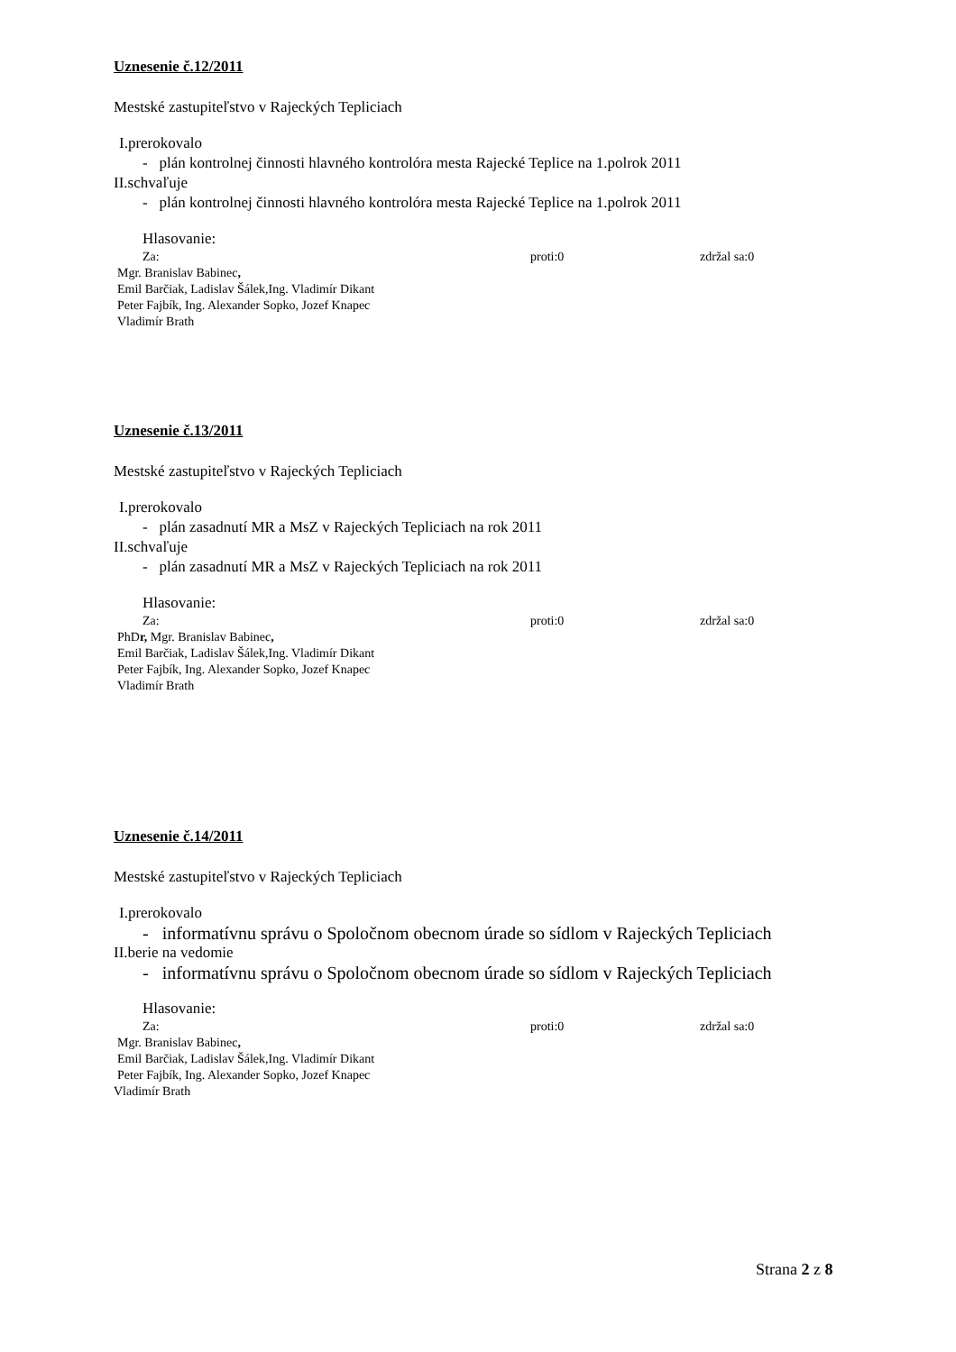Uznesenie č.12/2011
Mestské zastupiteľstvo v Rajeckých Tepliciach
I.prerokovalo
- plán kontrolnej činnosti hlavného kontrolóra mesta Rajecké Teplice na 1.polrok 2011
II.schvaľuje
- plán kontrolnej činnosti hlavného kontrolóra mesta Rajecké Teplice na 1.polrok 2011
Hlasovanie:
Za: proti:0 zdržal sa:0
Mgr. Branislav Babinec,
Emil Barčiak, Ladislav Šálek,Ing. Vladimír Dikant
Peter Fajbík, Ing. Alexander Sopko, Jozef Knapec
Vladimír Brath
Uznesenie č.13/2011
Mestské zastupiteľstvo v Rajeckých Tepliciach
I.prerokovalo
- plán zasadnutí MR a MsZ v Rajeckých Tepliciach na rok 2011
II.schvaľuje
- plán zasadnutí MR a MsZ v Rajeckých Tepliciach na rok 2011
Hlasovanie:
Za: proti:0 zdržal sa:0
PhDr, Mgr. Branislav Babinec,
Emil Barčiak, Ladislav Šálek,Ing. Vladimír Dikant
Peter Fajbík, Ing. Alexander Sopko, Jozef Knapec
Vladimír Brath
Uznesenie č.14/2011
Mestské zastupiteľstvo v Rajeckých Tepliciach
I.prerokovalo
- informatívnu správu o Spoločnom obecnom úrade so sídlom v Rajeckých Tepliciach
II.berie na vedomie
- informatívnu správu o Spoločnom obecnom úrade so sídlom v Rajeckých Tepliciach
Hlasovanie:
Za: proti:0 zdržal sa:0
Mgr. Branislav Babinec,
Emil Barčiak, Ladislav Šálek,Ing. Vladimír Dikant
Peter Fajbík, Ing. Alexander Sopko, Jozef Knapec
Vladimír Brath
Strana 2 z 8